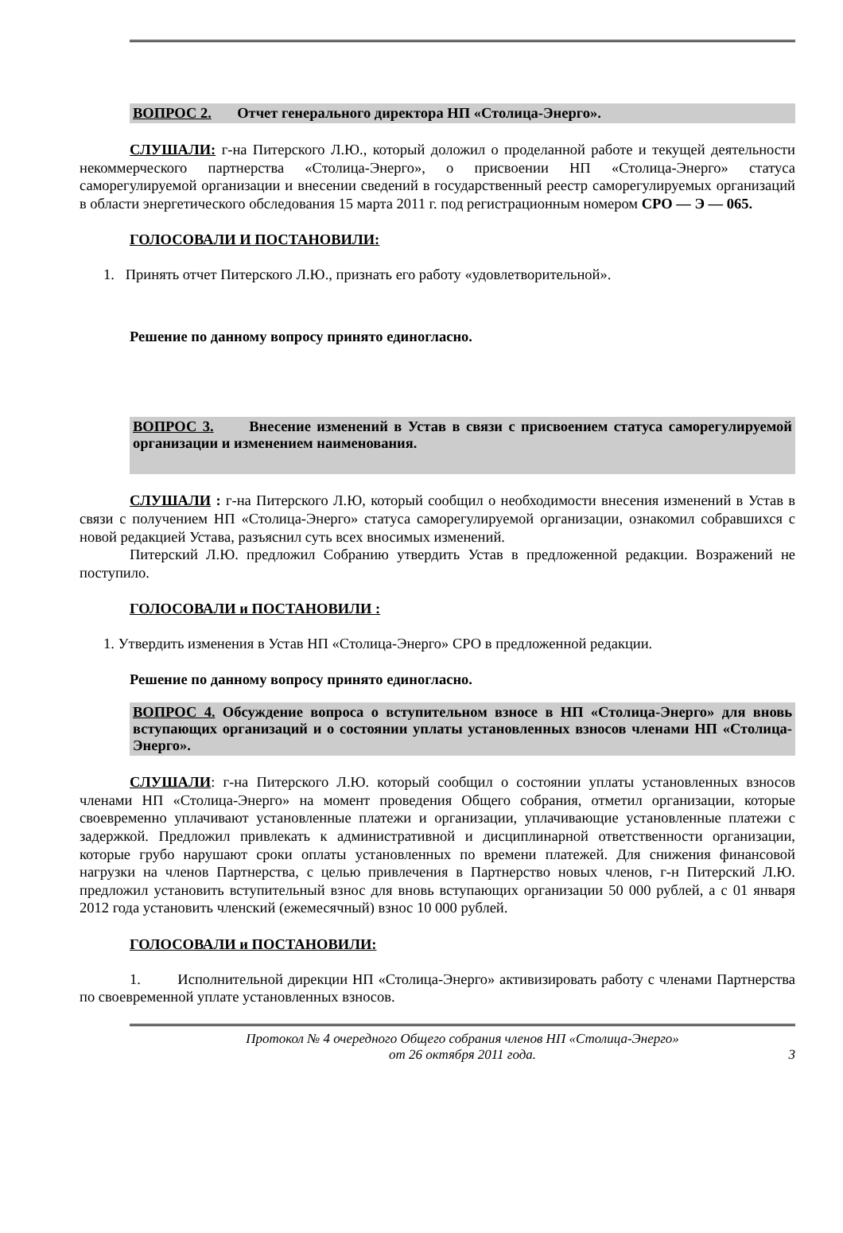ВОПРОС 2. Отчет генерального директора НП «Столица-Энерго».
СЛУШАЛИ: г-на Питерского Л.Ю., который доложил о проделанной работе и текущей деятельности некоммерческого партнерства «Столица-Энерго», о присвоении НП «Столица-Энерго» статуса саморегулируемой организации и внесении сведений в государственный реестр саморегулируемых организаций в области энергетического обследования 15 марта 2011 г. под регистрационным номером СРО — Э — 065.
ГОЛОСОВАЛИ И ПОСТАНОВИЛИ:
1. Принять отчет Питерского Л.Ю., признать его работу «удовлетворительной».
Решение по данному вопросу принято единогласно.
ВОПРОС 3. Внесение изменений в Устав в связи с присвоением статуса саморегулируемой организации и изменением наименования.
СЛУШАЛИ : г-на Питерского Л.Ю, который сообщил о необходимости внесения изменений в Устав в связи с получением НП «Столица-Энерго» статуса саморегулируемой организации, ознакомил собравшихся с новой редакцией Устава, разъяснил суть всех вносимых изменений.
Питерский Л.Ю. предложил Собранию утвердить Устав в предложенной редакции. Возражений не поступило.
ГОЛОСОВАЛИ и ПОСТАНОВИЛИ :
1. Утвердить изменения в Устав НП «Столица-Энерго» СРО в предложенной редакции.
Решение по данному вопросу принято единогласно.
ВОПРОС 4. Обсуждение вопроса о вступительном взносе в НП «Столица-Энерго» для вновь вступающих организаций и о состоянии уплаты установленных взносов членами НП «Столица-Энерго».
СЛУШАЛИ: г-на Питерского Л.Ю. который сообщил о состоянии уплаты установленных взносов членами НП «Столица-Энерго» на момент проведения Общего собрания, отметил организации, которые своевременно уплачивают установленные платежи и организации, уплачивающие установленные платежи с задержкой. Предложил привлекать к административной и дисциплинарной ответственности организации, которые грубо нарушают сроки оплаты установленных по времени платежей. Для снижения финансовой нагрузки на членов Партнерства, с целью привлечения в Партнерство новых членов, г-н Питерский Л.Ю. предложил установить вступительный взнос для вновь вступающих организации 50 000 рублей, а с 01 января 2012 года установить членский (ежемесячный) взнос 10 000 рублей.
ГОЛОСОВАЛИ и ПОСТАНОВИЛИ:
1. Исполнительной дирекции НП «Столица-Энерго» активизировать работу с членами Партнерства по своевременной уплате установленных взносов.
Протокол № 4 очередного Общего собрания членов НП «Столица-Энерго»
от 26 октября 2011 года.
3